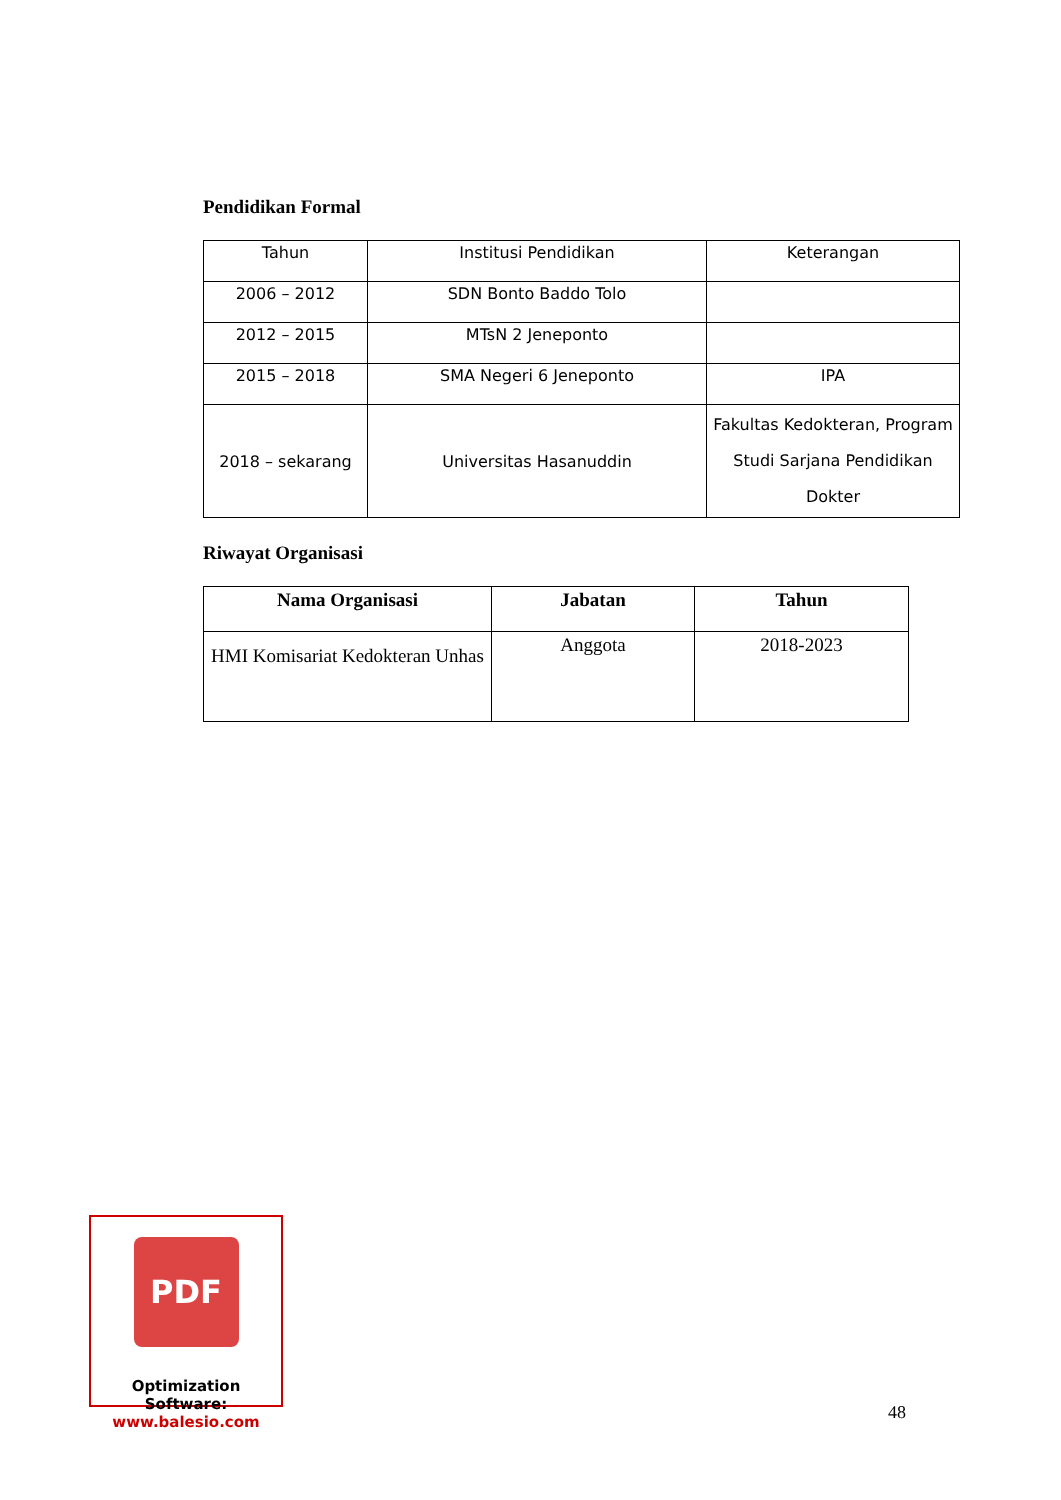Pendidikan Formal
| Tahun | Institusi Pendidikan | Keterangan |
| 2006 – 2012 | SDN Bonto Baddo Tolo | |
| 2012 – 2015 | MTsN 2 Jeneponto | |
| 2015 – 2018 | SMA Negeri 6 Jeneponto | IPA |
| 2018 – sekarang | Universitas Hasanuddin | Fakultas Kedokteran, Program Studi Sarjana Pendidikan Dokter |
Riwayat Organisasi
| Nama Organisasi | Jabatan | Tahun |
| --- | --- | --- |
| HMI Komisariat Kedokteran Unhas | Anggota | 2018-2023 |
PDF
Optimization Software:
www.balesio.com
48